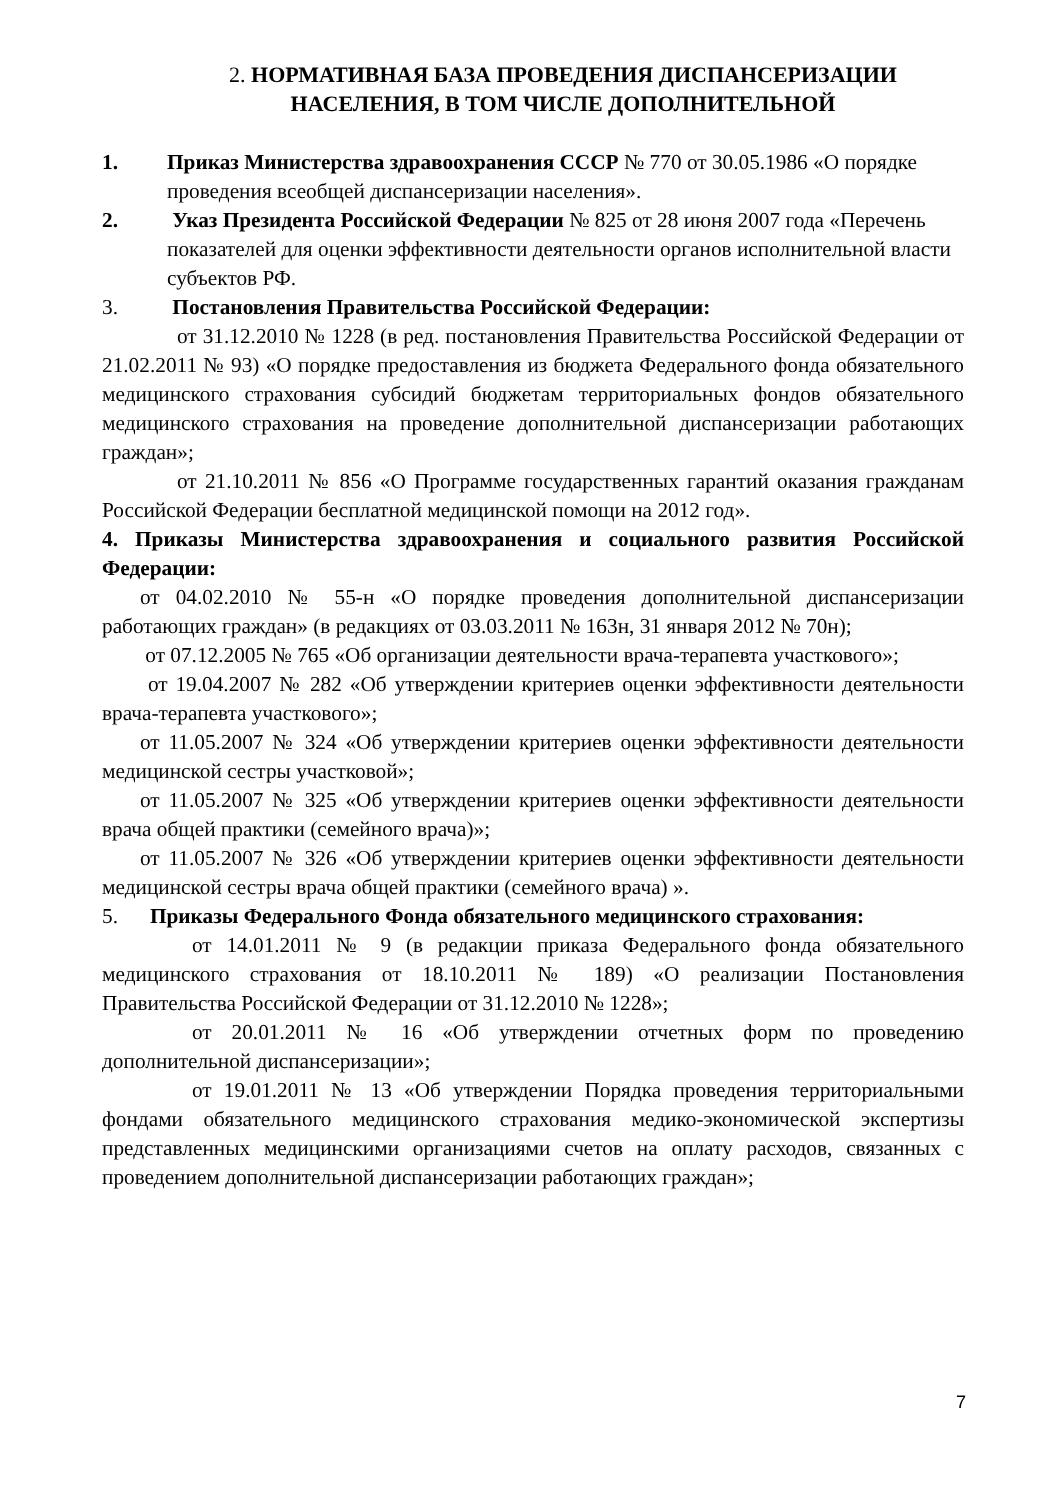2. НОРМАТИВНАЯ БАЗА ПРОВЕДЕНИЯ ДИСПАНСЕРИЗАЦИИ
НАСЕЛЕНИЯ, В ТОМ ЧИСЛЕ ДОПОЛНИТЕЛЬНОЙ
1. Приказ Министерства здравоохранения СССР № 770 от 30.05.1986 «О порядке проведения всеобщей диспансеризации населения».
2. Указ Президента Российской Федерации № 825 от 28 июня 2007 года «Перечень показателей для оценки эффективности деятельности органов исполнительной власти субъектов РФ.
3. Постановления Правительства Российской Федерации:
от 31.12.2010 № 1228 (в ред. постановления Правительства Российской Федерации от 21.02.2011 № 93) «О порядке предоставления из бюджета Федерального фонда обязательного медицинского страхования субсидий бюджетам территориальных фондов обязательного медицинского страхования на проведение дополнительной диспансеризации работающих граждан»;
от 21.10.2011 № 856 «О Программе государственных гарантий оказания гражданам Российской Федерации бесплатной медицинской помощи на 2012 год».
4. Приказы Министерства здравоохранения и социального развития Российской Федерации:
от 04.02.2010 № 55-н «О порядке проведения дополнительной диспансеризации работающих граждан» (в редакциях от 03.03.2011 № 163н, 31 января 2012 № 70н);
от 07.12.2005 № 765 «Об организации деятельности врача-терапевта участкового»;
от 19.04.2007 № 282 «Об утверждении критериев оценки эффективности деятельности врача-терапевта участкового»;
от 11.05.2007 № 324 «Об утверждении критериев оценки эффективности деятельности медицинской сестры участковой»;
от 11.05.2007 № 325 «Об утверждении критериев оценки эффективности деятельности врача общей практики (семейного врача)»;
от 11.05.2007 № 326 «Об утверждении критериев оценки эффективности деятельности медицинской сестры врача общей практики (семейного врача) ».
5. Приказы Федерального Фонда обязательного медицинского страхования:
от 14.01.2011 № 9 (в редакции приказа Федерального фонда обязательного медицинского страхования от 18.10.2011 № 189) «О реализации Постановления Правительства Российской Федерации от 31.12.2010 № 1228»;
от 20.01.2011 № 16 «Об утверждении отчетных форм по проведению дополнительной диспансеризации»;
от 19.01.2011 № 13 «Об утверждении Порядка проведения территориальными фондами обязательного медицинского страхования медико-экономической экспертизы представленных медицинскими организациями счетов на оплату расходов, связанных с проведением дополнительной диспансеризации работающих граждан»;
7